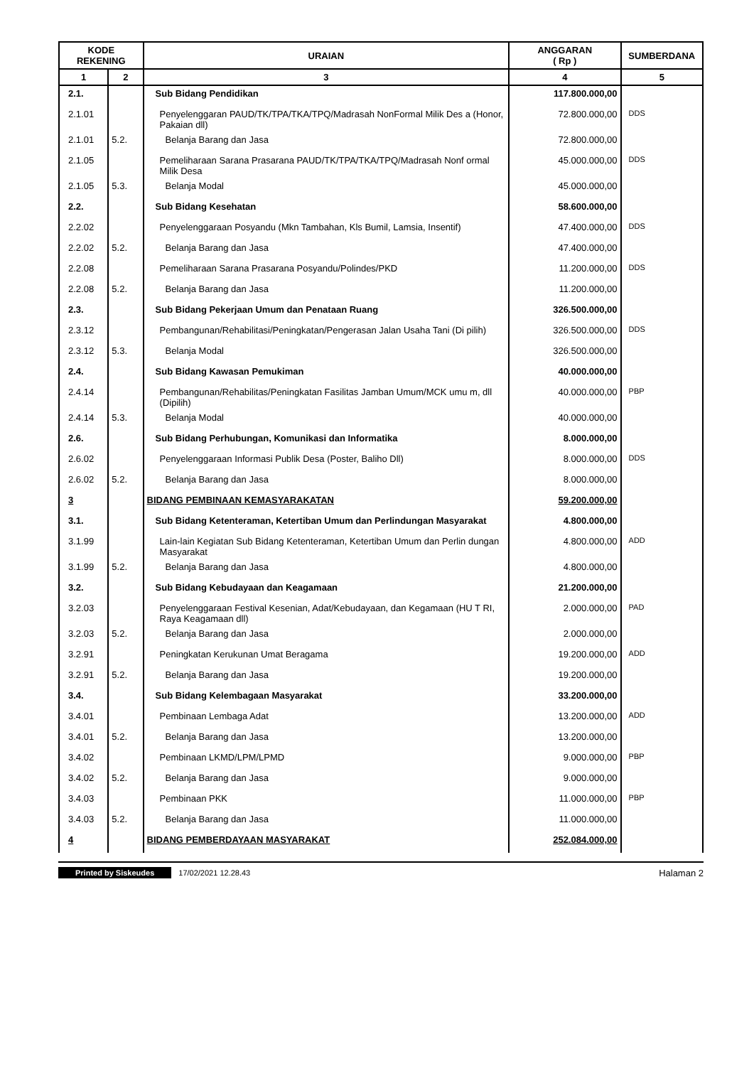| KODE REKENING | | URAIAN | ANGGARAN ( Rp ) | SUMBERDANA |
| --- | --- | --- | --- | --- |
| 1 | 2 | 3 | 4 | 5 |
| 2.1. | | Sub Bidang Pendidikan | 117.800.000,00 | |
| 2.1.01 | | Penyelenggaran PAUD/TK/TPA/TKA/TPQ/Madrasah NonFormal Milik Des a (Honor, Pakaian dll) | 72.800.000,00 | DDS |
| 2.1.01 | 5.2. | Belanja Barang dan Jasa | 72.800.000,00 | |
| 2.1.05 | | Pemeliharaan Sarana Prasarana PAUD/TK/TPA/TKA/TPQ/Madrasah Nonf ormal Milik Desa | 45.000.000,00 | DDS |
| 2.1.05 | 5.3. | Belanja Modal | 45.000.000,00 | |
| 2.2. | | Sub Bidang Kesehatan | 58.600.000,00 | |
| 2.2.02 | | Penyelenggaraan Posyandu (Mkn Tambahan, Kls Bumil, Lamsia, Insentif) | 47.400.000,00 | DDS |
| 2.2.02 | 5.2. | Belanja Barang dan Jasa | 47.400.000,00 | |
| 2.2.08 | | Pemeliharaan Sarana Prasarana Posyandu/Polindes/PKD | 11.200.000,00 | DDS |
| 2.2.08 | 5.2. | Belanja Barang dan Jasa | 11.200.000,00 | |
| 2.3. | | Sub Bidang Pekerjaan Umum dan Penataan Ruang | 326.500.000,00 | |
| 2.3.12 | | Pembangunan/Rehabilitasi/Peningkatan/Pengerasan Jalan Usaha Tani (Di pilih) | 326.500.000,00 | DDS |
| 2.3.12 | 5.3. | Belanja Modal | 326.500.000,00 | |
| 2.4. | | Sub Bidang Kawasan Pemukiman | 40.000.000,00 | |
| 2.4.14 | | Pembangunan/Rehabilitas/Peningkatan Fasilitas Jamban Umum/MCK umu m, dll (Dipilih) | 40.000.000,00 | PBP |
| 2.4.14 | 5.3. | Belanja Modal | 40.000.000,00 | |
| 2.6. | | Sub Bidang Perhubungan, Komunikasi dan Informatika | 8.000.000,00 | |
| 2.6.02 | | Penyelenggaraan Informasi Publik Desa (Poster, Baliho Dll) | 8.000.000,00 | DDS |
| 2.6.02 | 5.2. | Belanja Barang dan Jasa | 8.000.000,00 | |
| 3 | | BIDANG PEMBINAAN KEMASYARAKATAN | 59.200.000,00 | |
| 3.1. | | Sub Bidang Ketenteraman, Ketertiban Umum dan Perlindungan Masyarakat | 4.800.000,00 | |
| 3.1.99 | | Lain-lain Kegiatan Sub Bidang Ketenteraman, Ketertiban Umum dan Perlin dungan Masyarakat | 4.800.000,00 | ADD |
| 3.1.99 | 5.2. | Belanja Barang dan Jasa | 4.800.000,00 | |
| 3.2. | | Sub Bidang Kebudayaan dan Keagamaan | 21.200.000,00 | |
| 3.2.03 | | Penyelenggaraan Festival Kesenian, Adat/Kebudayaan, dan Kegamaan (HU T RI, Raya Keagamaan dll) | 2.000.000,00 | PAD |
| 3.2.03 | 5.2. | Belanja Barang dan Jasa | 2.000.000,00 | |
| 3.2.91 | | Peningkatan Kerukunan Umat Beragama | 19.200.000,00 | ADD |
| 3.2.91 | 5.2. | Belanja Barang dan Jasa | 19.200.000,00 | |
| 3.4. | | Sub Bidang Kelembagaan Masyarakat | 33.200.000,00 | |
| 3.4.01 | | Pembinaan Lembaga Adat | 13.200.000,00 | ADD |
| 3.4.01 | 5.2. | Belanja Barang dan Jasa | 13.200.000,00 | |
| 3.4.02 | | Pembinaan LKMD/LPM/LPMD | 9.000.000,00 | PBP |
| 3.4.02 | 5.2. | Belanja Barang dan Jasa | 9.000.000,00 | |
| 3.4.03 | | Pembinaan PKK | 11.000.000,00 | PBP |
| 3.4.03 | 5.2. | Belanja Barang dan Jasa | 11.000.000,00 | |
| 4 | | BIDANG PEMBERDAYAAN MASYARAKAT | 252.084.000,00 | |
Printed by Siskeudes 17/02/2021 12.28.43 Halaman 2